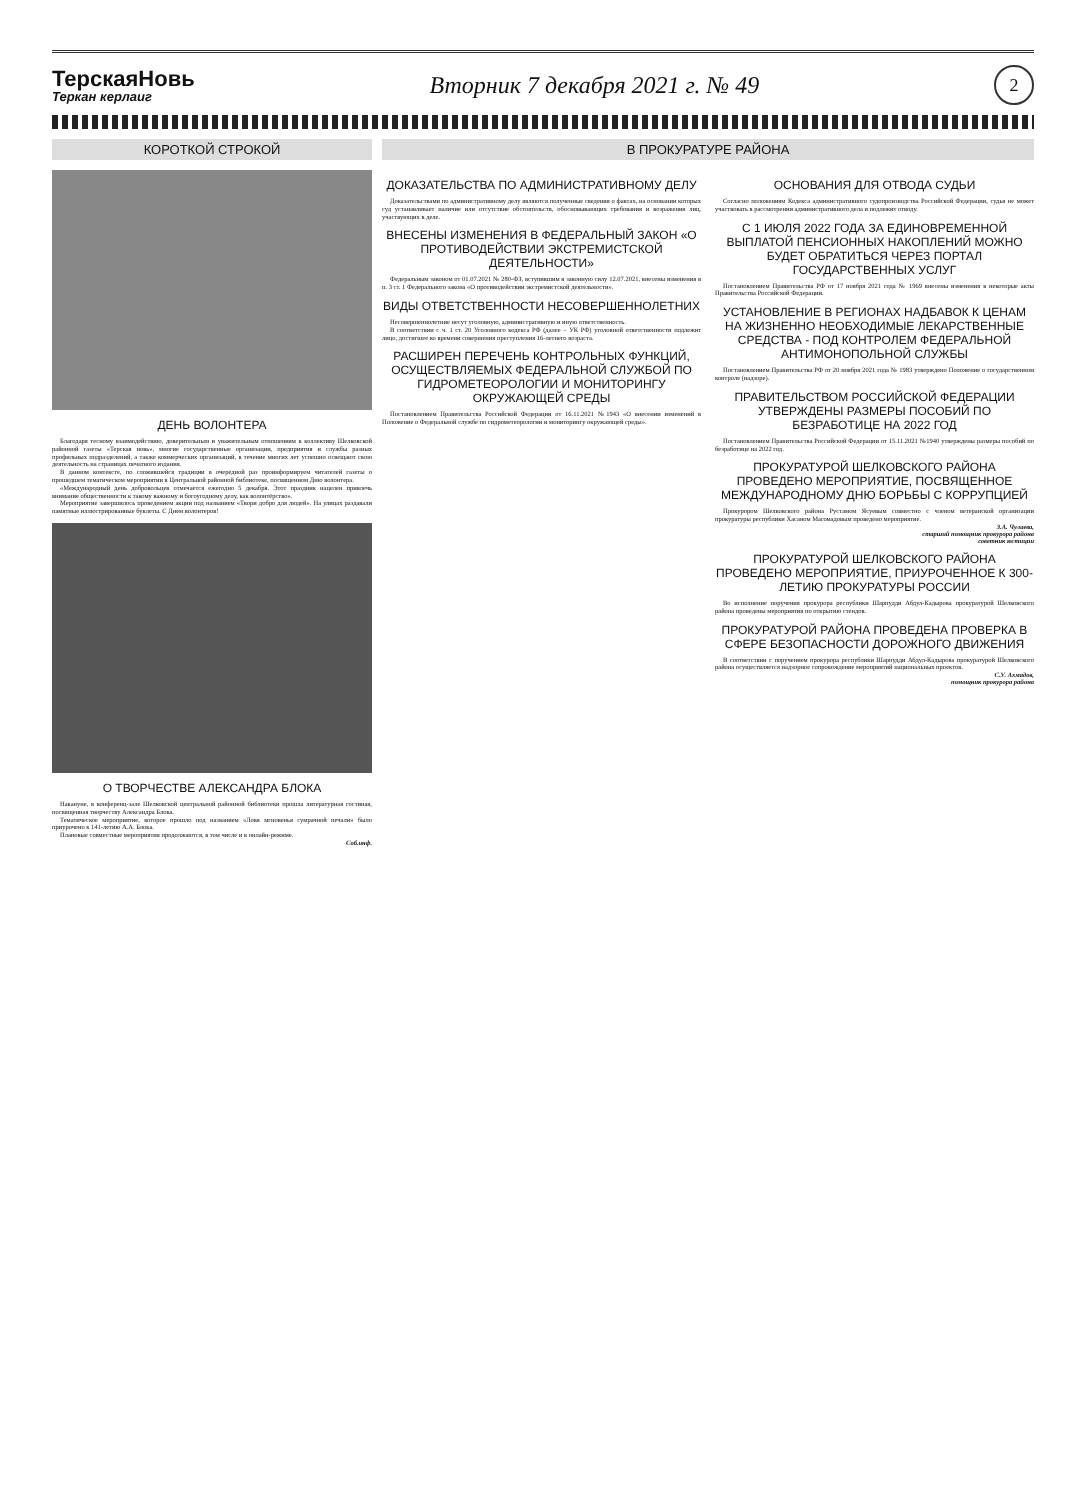ТерскаяНовь
Теркан керлаиг
Вторник 7 декабря 2021 г. № 49
2
КОРОТКОЙ СТРОКОЙ
ДЕНЬ ВОЛОНТЕРА
Благодаря тесному взаимодействию, доверительным и уважительным отношениям к коллективу Шелковской районной газеты «Терская новь», многие государственные организации, предприятия и службы разных профильных подразделений, а также коммерческих организаций, в течение многих лет успешно освещают свою деятельность на страницах печатного издания.
В данном контексте, по сложившейся традиции в очередной раз проинформируем читателей газеты о прошедшем тематическом мероприятии в Центральной районной библиотеке, посвященном Дню волонтера.
«Международный день добровольцев отмечается ежегодно 5 декабря. Этот праздник нацелен привлечь внимание общественности к такому важному и богоугодному делу, как волонтёрство».
Мероприятие завершилось проведением акции под названием «Твори добро для людей». На улицах раздавали памятные иллюстрированные буклеты. С Днем волонтеров!
О ТВОРЧЕСТВЕ АЛЕКСАНДРА БЛОКА
Накануне, в конференц-зале Шелковской центральной районной библиотеки прошла литературная гостиная, посвященная творчеству Александра Блока.
Тематическое мероприятие, которое прошло под названием «Ловя мгновенья сумрачной печали» было приурочено к 141-летию А.А. Блока.
Плановые совместные мероприятия продолжаются, в том числе и в онлайн-режиме.
Соб.инф.
В ПРОКУРАТУРЕ РАЙОНА
ДОКАЗАТЕЛЬСТВА ПО АДМИНИСТРАТИВНОМУ ДЕЛУ
Доказательствами по административному делу являются полученные сведения о фактах, на основании которых суд устанавливает наличие или отсутствие обстоятельств, обосновывающих требования и возражения лиц, участвующих в деле.
ВНЕСЕНЫ ИЗМЕНЕНИЯ В ФЕДЕРАЛЬНЫЙ ЗАКОН «О ПРОТИВОДЕЙСТВИИ ЭКСТРЕМИСТСКОЙ ДЕЯТЕЛЬНОСТИ»
Федеральным законом от 01.07.2021 № 280-ФЗ, вступившим в законную силу 12.07.2021, внесены изменения в п. 3 ст. 1 Федерального закона «О противодействии экстремистской деятельности».
ВИДЫ ОТВЕТСТВЕННОСТИ НЕСОВЕРШЕННОЛЕТНИХ
Несовершеннолетние несут уголовную, административную и иную ответственность.
В соответствии с ч. 1 ст. 20 Уголовного кодекса РФ (далее – УК РФ) уголовной ответственности подлежит лицо, достигшее ко времени совершения преступления 16-летнего возраста.
РАСШИРЕН ПЕРЕЧЕНЬ КОНТРОЛЬНЫХ ФУНКЦИЙ, ОСУЩЕСТВЛЯЕМЫХ ФЕДЕРАЛЬНОЙ СЛУЖБОЙ ПО ГИДРОМЕТЕОРОЛОГИИ И МОНИТОРИНГУ ОКРУЖАЮЩЕЙ СРЕДЫ
Постановлением Правительства Российской Федерации от 16.11.2021 №1943 «О внесении изменений в Положение о Федеральной службе по гидрометеорологии и мониторингу окружающей среды».
ОСНОВАНИЯ ДЛЯ ОТВОДА СУДЬИ
Согласно положениям Кодекса административного судопроизводства Российской Федерации, судья не может участвовать в рассмотрении административного дела и подлежит отводу.
С 1 ИЮЛЯ 2022 ГОДА ЗА ЕДИНОВРЕМЕННОЙ ВЫПЛАТОЙ ПЕНСИОННЫХ НАКОПЛЕНИЙ МОЖНО БУДЕТ ОБРАТИТЬСЯ ЧЕРЕЗ ПОРТАЛ ГОСУДАРСТВЕННЫХ УСЛУГ
Постановлением Правительства РФ от 17 ноября 2021 года № 1969 внесены изменения в некоторые акты Правительства Российской Федерации.
УСТАНОВЛЕНИЕ В РЕГИОНАХ НАДБАВОК К ЦЕНАМ НА ЖИЗНЕННО НЕОБХОДИМЫЕ ЛЕКАРСТВЕННЫЕ СРЕДСТВА - ПОД КОНТРОЛЕМ ФЕДЕРАЛЬНОЙ АНТИМОНОПОЛЬНОЙ СЛУЖБЫ
Постановлением Правительства РФ от 20 ноября 2021 года № 1983 утверждено Положение о государственном контроле (надзоре).
ПРАВИТЕЛЬСТВОМ РОССИЙСКОЙ ФЕДЕРАЦИИ УТВЕРЖДЕНЫ РАЗМЕРЫ ПОСОБИЙ ПО БЕЗРАБОТИЦЕ НА 2022 ГОД
Постановлением Правительства Российской Федерации от 15.11.2021 №1940 утверждены размеры пособий по безработице на 2022 год.
ПРОКУРАТУРОЙ ШЕЛКОВСКОГО РАЙОНА ПРОВЕДЕНО МЕРОПРИЯТИЕ, ПОСВЯЩЕННОЕ МЕЖДУНАРОДНОМУ ДНЮ БОРЬБЫ С КОРРУПЦИЕЙ
Прокурором Шелковского района Рустамом Ясуевым совместно с членом ветеранской организации прокуратуры республики Хасаном Магомадовым проведено мероприятие.
З.А. Чулаева,
старший помощник прокурора района
советник юстиции
ПРОКУРАТУРОЙ ШЕЛКОВСКОГО РАЙОНА ПРОВЕДЕНО МЕРОПРИЯТИЕ, ПРИУРОЧЕННОЕ К 300-ЛЕТИЮ ПРОКУРАТУРЫ РОССИИ
Во исполнение поручения прокурора республики Шарпудди Абдул-Кадырова прокуратурой Шелковского района проведены мероприятия по открытию стендов.
ПРОКУРАТУРОЙ РАЙОНА ПРОВЕДЕНА ПРОВЕРКА В СФЕРЕ БЕЗОПАСНОСТИ ДОРОЖНОГО ДВИЖЕНИЯ
В соответствии с поручением прокурора республики Шарпудди Абдул-Кадырова прокуратурой Шелковского района осуществляется надзорное сопровождение мероприятий национальных проектов.
С.У. Ахмадов,
помощник прокурора района